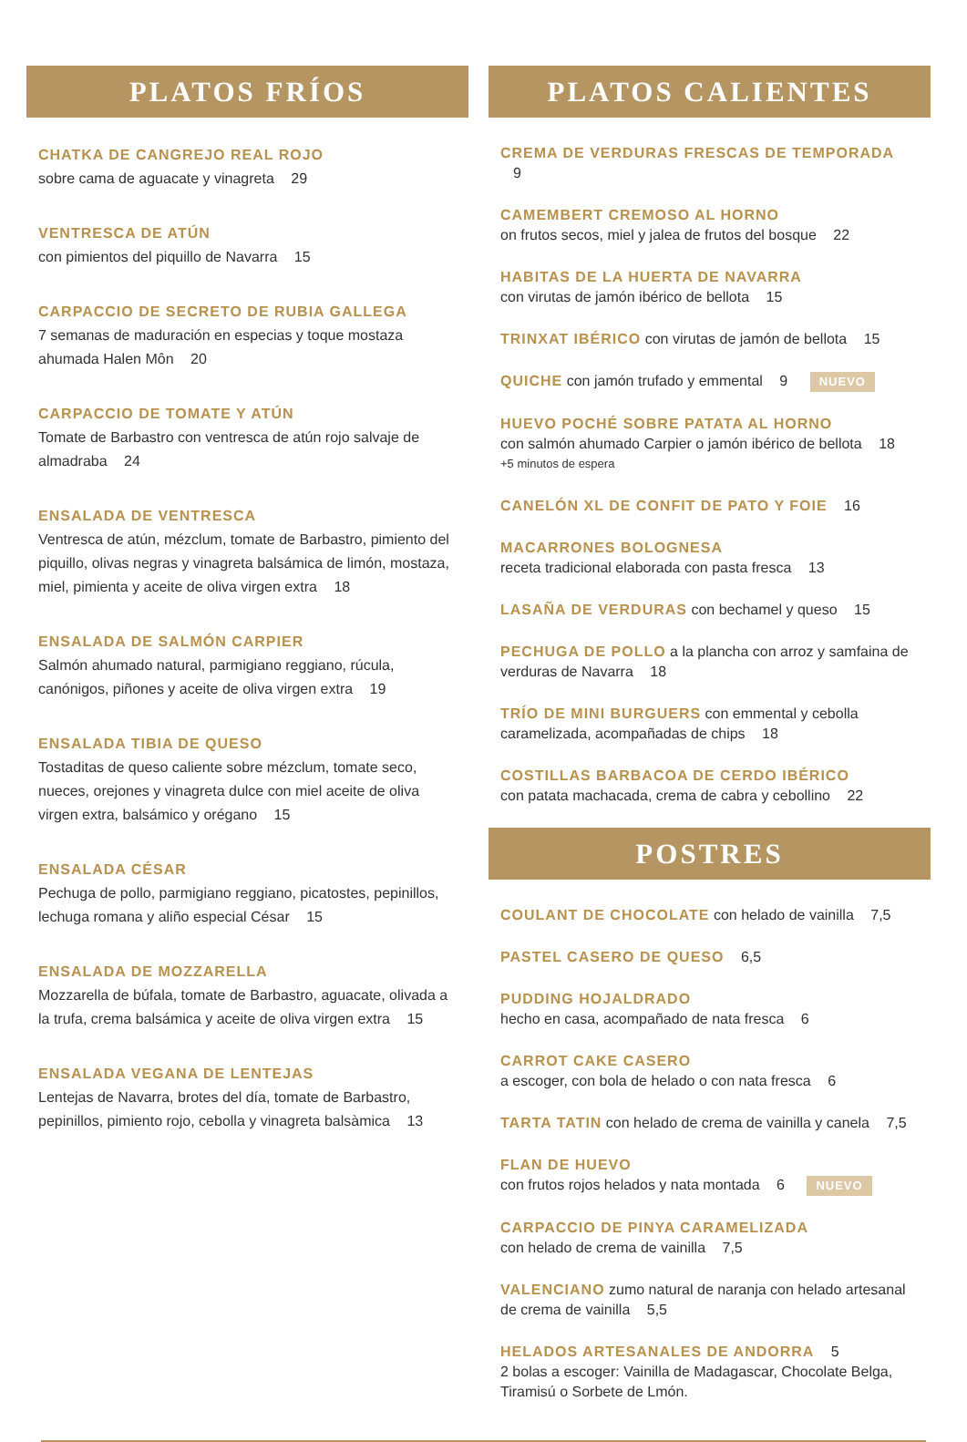PLATOS FRÍOS
CHATKA DE CANGREJO REAL ROJO
sobre cama de aguacate y vinagreta 29
VENTRESCA DE ATÚN
con pimientos del piquillo de Navarra 15
CARPACCIO DE SECRETO DE RUBIA GALLEGA
7 semanas de maduración en especias y toque mostaza ahumada Halen Môn 20
CARPACCIO DE TOMATE Y ATÚN
Tomate de Barbastro con ventresca de atún rojo salvaje de almadraba 24
ENSALADA DE VENTRESCA
Ventresca de atún, mézclum, tomate de Barbastro, pimiento del piquillo, olivas negras y vinagreta balsámica de limón, mostaza, miel, pimienta y aceite de oliva virgen extra 18
ENSALADA DE SALMÓN CARPIER
Salmón ahumado natural, parmigiano reggiano, rúcula, canónigos, piñones y aceite de oliva virgen extra 19
ENSALADA TIBIA DE QUESO
Tostaditas de queso caliente sobre mézclum, tomate seco, nueces, orejones y vinagreta dulce con miel aceite de oliva virgen extra, balsámico y orégano 15
ENSALADA CÉSAR
Pechuga de pollo, parmigiano reggiano, picatostes, pepinillos, lechuga romana y aliño especial César 15
ENSALADA DE MOZZARELLA
Mozzarella de búfala, tomate de Barbastro, aguacate, olivada a la trufa, crema balsámica y aceite de oliva virgen extra 15
ENSALADA VEGANA DE LENTEJAS
Lentejas de Navarra, brotes del día, tomate de Barbastro, pepinillos, pimiento rojo, cebolla y vinagreta balsàmica 13
PLATOS CALIENTES
CREMA DE VERDURAS FRESCAS DE TEMPORADA 9
CAMEMBERT CREMOSO AL HORNO
on frutos secos, miel y jalea de frutos del bosque 22
HABITAS DE LA HUERTA DE NAVARRA
con virutas de jamón ibérico de bellota 15
TRINXAT IBÉRICO con virutas de jamón de bellota 15
QUICHE con jamón trufado y emmental 9 NUEVO
HUEVO POCHÉ SOBRE PATATA AL HORNO
con salmón ahumado Carpier o jamón ibérico de bellota 18
+5 minutos de espera
CANELÓN XL DE CONFIT DE PATO Y FOIE 16
MACARRONES BOLOGNESA
receta tradicional elaborada con pasta fresca 13
LASAÑA DE VERDURAS con bechamel y queso 15
PECHUGA DE POLLO a la plancha con arroz y samfaina de verduras de Navarra 18
TRÍO DE MINI BURGUERS con emmental y cebolla caramelizada, acompañadas de chips 18
COSTILLAS BARBACOA DE CERDO IBÉRICO
con patata machacada, crema de cabra y cebollino 22
POSTRES
COULANT DE CHOCOLATE con helado de vainilla 7,5
PASTEL CASERO DE QUESO 6,5
PUDDING HOJALDRADO
hecho en casa, acompañado de nata fresca 6
CARROT CAKE CASERO
a escoger, con bola de helado o con nata fresca 6
TARTA TATIN con helado de crema de vainilla y canela 7,5
FLAN DE HUEVO
con frutos rojos helados y nata montada 6 NUEVO
CARPACCIO DE PINYA CARAMELIZADA
con helado de crema de vainilla 7,5
VALENCIANO zumo natural de naranja con helado artesanal de crema de vainilla 5,5
HELADOS ARTESANALES DE ANDORRA 5
2 bolas a escoger: Vainilla de Madagascar, Chocolate Belga, Tiramisú o Sorbete de Lmón.